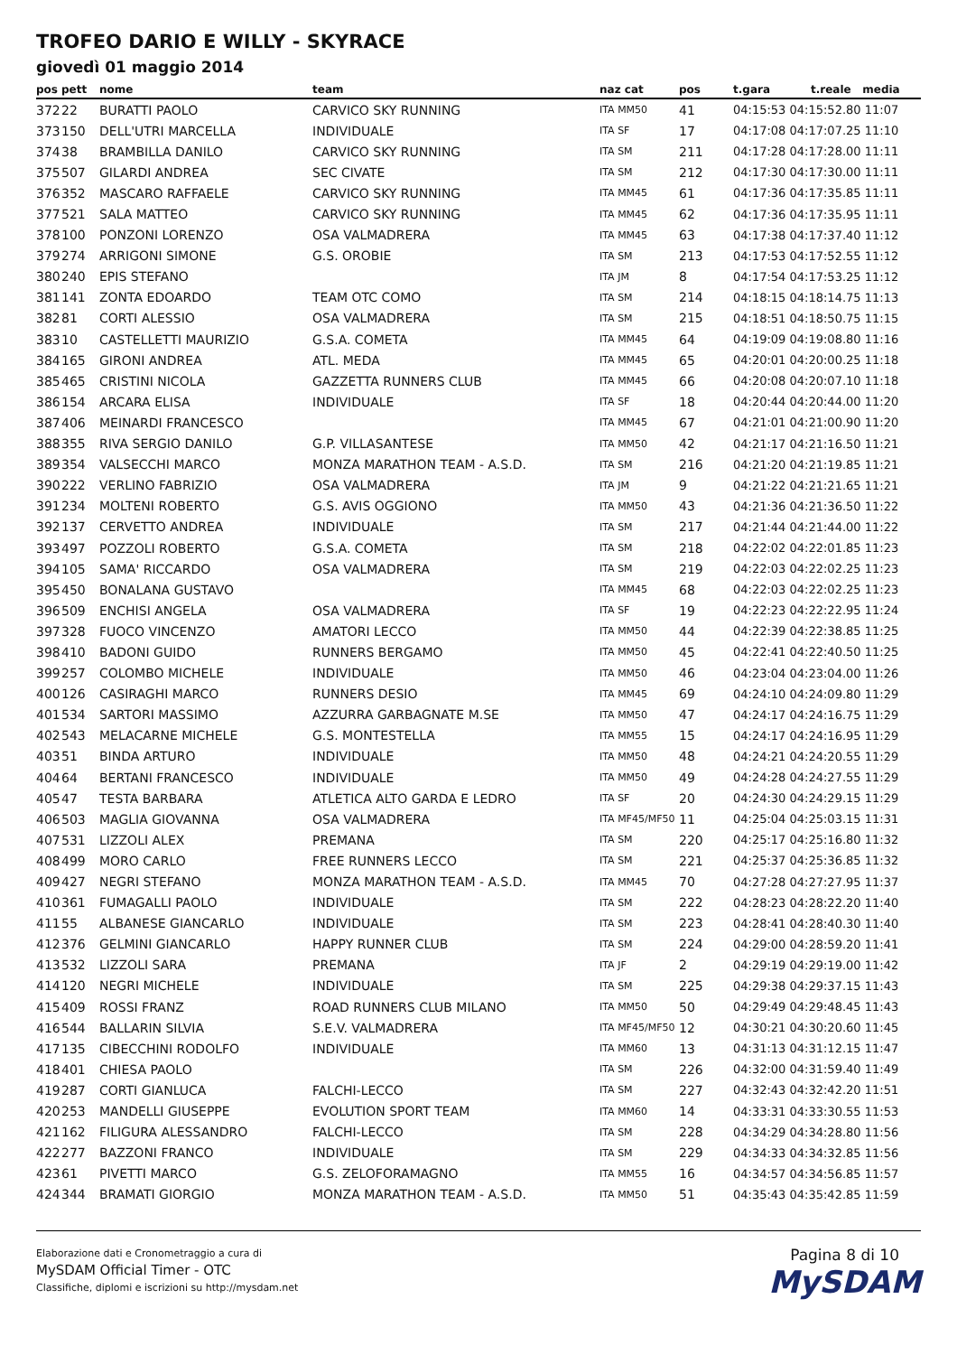TROFEO DARIO E WILLY - SKYRACE
giovedì 01 maggio 2014
| pos | pett | nome | team | naz cat | pos | t.gara | t.reale media |
| --- | --- | --- | --- | --- | --- | --- | --- |
| 372 | 22 | BURATTI PAOLO | CARVICO SKY RUNNING | ITA MM50 | 41 | 04:15:53 04:15:52.80 11:07 | |
| 373 | 150 | DELL'UTRI MARCELLA | INDIVIDUALE | ITA SF | 17 | 04:17:08 04:17:07.25 11:10 | |
| 374 | 38 | BRAMBILLA DANILO | CARVICO SKY RUNNING | ITA SM | 211 | 04:17:28 04:17:28.00 11:11 | |
| 375 | 507 | GILARDI ANDREA | SEC CIVATE | ITA SM | 212 | 04:17:30 04:17:30.00 11:11 | |
| 376 | 352 | MASCARO RAFFAELE | CARVICO SKY RUNNING | ITA MM45 | 61 | 04:17:36 04:17:35.85 11:11 | |
| 377 | 521 | SALA MATTEO | CARVICO SKY RUNNING | ITA MM45 | 62 | 04:17:36 04:17:35.95 11:11 | |
| 378 | 100 | PONZONI LORENZO | OSA VALMADRERA | ITA MM45 | 63 | 04:17:38 04:17:37.40 11:12 | |
| 379 | 274 | ARRIGONI SIMONE | G.S. OROBIE | ITA SM | 213 | 04:17:53 04:17:52.55 11:12 | |
| 380 | 240 | EPIS STEFANO | | ITA JM | 8 | 04:17:54 04:17:53.25 11:12 | |
| 381 | 141 | ZONTA EDOARDO | TEAM OTC COMO | ITA SM | 214 | 04:18:15 04:18:14.75 11:13 | |
| 382 | 81 | CORTI ALESSIO | OSA VALMADRERA | ITA SM | 215 | 04:18:51 04:18:50.75 11:15 | |
| 383 | 10 | CASTELLETTI MAURIZIO | G.S.A. COMETA | ITA MM45 | 64 | 04:19:09 04:19:08.80 11:16 | |
| 384 | 165 | GIRONI ANDREA | ATL. MEDA | ITA MM45 | 65 | 04:20:01 04:20:00.25 11:18 | |
| 385 | 465 | CRISTINI NICOLA | GAZZETTA RUNNERS CLUB | ITA MM45 | 66 | 04:20:08 04:20:07.10 11:18 | |
| 386 | 154 | ARCARA ELISA | INDIVIDUALE | ITA SF | 18 | 04:20:44 04:20:44.00 11:20 | |
| 387 | 406 | MEINARDI FRANCESCO | | ITA MM45 | 67 | 04:21:01 04:21:00.90 11:20 | |
| 388 | 355 | RIVA SERGIO DANILO | G.P. VILLASANTESE | ITA MM50 | 42 | 04:21:17 04:21:16.50 11:21 | |
| 389 | 354 | VALSECCHI MARCO | MONZA MARATHON TEAM - A.S.D. | ITA SM | 216 | 04:21:20 04:21:19.85 11:21 | |
| 390 | 222 | VERLINO FABRIZIO | OSA VALMADRERA | ITA JM | 9 | 04:21:22 04:21:21.65 11:21 | |
| 391 | 234 | MOLTENI ROBERTO | G.S. AVIS OGGIONO | ITA MM50 | 43 | 04:21:36 04:21:36.50 11:22 | |
| 392 | 137 | CERVETTO ANDREA | INDIVIDUALE | ITA SM | 217 | 04:21:44 04:21:44.00 11:22 | |
| 393 | 497 | POZZOLI ROBERTO | G.S.A. COMETA | ITA SM | 218 | 04:22:02 04:22:01.85 11:23 | |
| 394 | 105 | SAMA' RICCARDO | OSA VALMADRERA | ITA SM | 219 | 04:22:03 04:22:02.25 11:23 | |
| 395 | 450 | BONALANA GUSTAVO | | ITA MM45 | 68 | 04:22:03 04:22:02.25 11:23 | |
| 396 | 509 | ENCHISI ANGELA | OSA VALMADRERA | ITA SF | 19 | 04:22:23 04:22:22.95 11:24 | |
| 397 | 328 | FUOCO VINCENZO | AMATORI LECCO | ITA MM50 | 44 | 04:22:39 04:22:38.85 11:25 | |
| 398 | 410 | BADONI GUIDO | RUNNERS BERGAMO | ITA MM50 | 45 | 04:22:41 04:22:40.50 11:25 | |
| 399 | 257 | COLOMBO MICHELE | INDIVIDUALE | ITA MM50 | 46 | 04:23:04 04:23:04.00 11:26 | |
| 400 | 126 | CASIRAGHI MARCO | RUNNERS DESIO | ITA MM45 | 69 | 04:24:10 04:24:09.80 11:29 | |
| 401 | 534 | SARTORI MASSIMO | AZZURRA GARBAGNATE M.SE | ITA MM50 | 47 | 04:24:17 04:24:16.75 11:29 | |
| 402 | 543 | MELACARNE MICHELE | G.S. MONTESTELLA | ITA MM55 | 15 | 04:24:17 04:24:16.95 11:29 | |
| 403 | 51 | BINDA ARTURO | INDIVIDUALE | ITA MM50 | 48 | 04:24:21 04:24:20.55 11:29 | |
| 404 | 64 | BERTANI FRANCESCO | INDIVIDUALE | ITA MM50 | 49 | 04:24:28 04:24:27.55 11:29 | |
| 405 | 47 | TESTA BARBARA | ATLETICA ALTO GARDA E LEDRO | ITA SF | 20 | 04:24:30 04:24:29.15 11:29 | |
| 406 | 503 | MAGLIA GIOVANNA | OSA VALMADRERA | ITA MF45/MF50 | 11 | 04:25:04 04:25:03.15 11:31 | |
| 407 | 531 | LIZZOLI ALEX | PREMANA | ITA SM | 220 | 04:25:17 04:25:16.80 11:32 | |
| 408 | 499 | MORO CARLO | FREE RUNNERS LECCO | ITA SM | 221 | 04:25:37 04:25:36.85 11:32 | |
| 409 | 427 | NEGRI STEFANO | MONZA MARATHON TEAM - A.S.D. | ITA MM45 | 70 | 04:27:28 04:27:27.95 11:37 | |
| 410 | 361 | FUMAGALLI PAOLO | INDIVIDUALE | ITA SM | 222 | 04:28:23 04:28:22.20 11:40 | |
| 411 | 55 | ALBANESE GIANCARLO | INDIVIDUALE | ITA SM | 223 | 04:28:41 04:28:40.30 11:40 | |
| 412 | 376 | GELMINI GIANCARLO | HAPPY RUNNER CLUB | ITA SM | 224 | 04:29:00 04:28:59.20 11:41 | |
| 413 | 532 | LIZZOLI SARA | PREMANA | ITA JF | 2 | 04:29:19 04:29:19.00 11:42 | |
| 414 | 120 | NEGRI MICHELE | INDIVIDUALE | ITA SM | 225 | 04:29:38 04:29:37.15 11:43 | |
| 415 | 409 | ROSSI FRANZ | ROAD RUNNERS CLUB MILANO | ITA MM50 | 50 | 04:29:49 04:29:48.45 11:43 | |
| 416 | 544 | BALLARIN SILVIA | S.E.V. VALMADRERA | ITA MF45/MF50 | 12 | 04:30:21 04:30:20.60 11:45 | |
| 417 | 135 | CIBECCHINI RODOLFO | INDIVIDUALE | ITA MM60 | 13 | 04:31:13 04:31:12.15 11:47 | |
| 418 | 401 | CHIESA PAOLO | | ITA SM | 226 | 04:32:00 04:31:59.40 11:49 | |
| 419 | 287 | CORTI GIANLUCA | FALCHI-LECCO | ITA SM | 227 | 04:32:43 04:32:42.20 11:51 | |
| 420 | 253 | MANDELLI GIUSEPPE | EVOLUTION SPORT TEAM | ITA MM60 | 14 | 04:33:31 04:33:30.55 11:53 | |
| 421 | 162 | FILIGURA ALESSANDRO | FALCHI-LECCO | ITA SM | 228 | 04:34:29 04:34:28.80 11:56 | |
| 422 | 277 | BAZZONI FRANCO | INDIVIDUALE | ITA SM | 229 | 04:34:33 04:34:32.85 11:56 | |
| 423 | 61 | PIVETTI MARCO | G.S. ZELOFORAMAGNO | ITA MM55 | 16 | 04:34:57 04:34:56.85 11:57 | |
| 424 | 344 | BRAMATI GIORGIO | MONZA MARATHON TEAM - A.S.D. | ITA MM50 | 51 | 04:35:43 04:35:42.85 11:59 | |
Elaborazione dati e Cronometraggio a cura di
MySDAM Official Timer - OTC
Classifiche, diplomi e iscrizioni su http://mysdam.net
Pagina 8 di 10
MySDAM